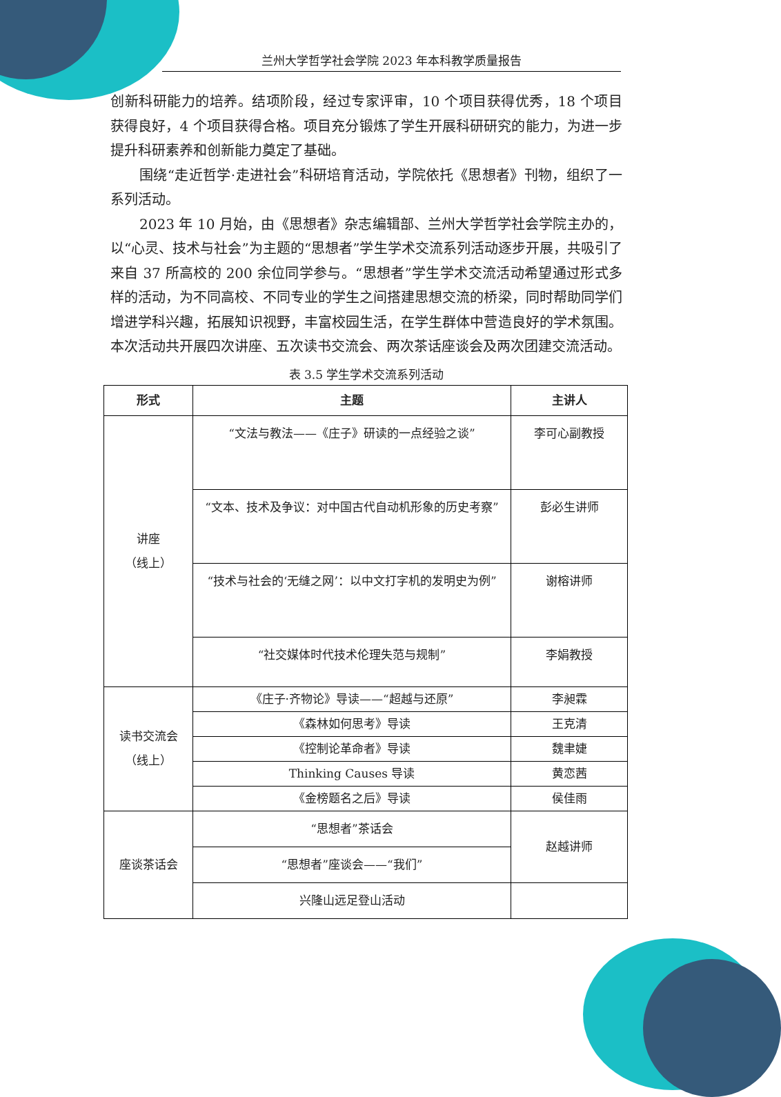兰州大学哲学社会学院 2023 年本科教学质量报告
创新科研能力的培养。结项阶段，经过专家评审，10 个项目获得优秀，18 个项目获得良好，4 个项目获得合格。项目充分锻炼了学生开展科研研究的能力，为进一步提升科研素养和创新能力奠定了基础。
围绕“走近哲学·走进社会”科研培育活动，学院依托《思想者》刊物，组织了一系列活动。
2023 年 10 月始，由《思想者》杂志编辑部、兰州大学哲学社会学院主办的，以“心灵、技术与社会”为主题的“思想者”学生学术交流系列活动逐步开展，共吸引了来自 37 所高校的 200 余位同学参与。“思想者”学生学术交流活动希望通过形式多样的活动，为不同高校、不同专业的学生之间搭建思想交流的桥梁，同时帮助同学们增进学科兴趣，拓展知识视野，丰富校园生活，在学生群体中营造良好的学术氛围。本次活动共开展四次讲座、五次读书交流会、两次茶话座谈会及两次团建交流活动。
表 3.5 学生学术交流系列活动
| 形式 | 主题 | 主讲人 |
| --- | --- | --- |
| 讲座 （线上） | “文法与教法——《庄子》研读的一点经验之谈” | 李可心副教授 |
| | “文本、技术及争议：对中国古代自动机形象的历史考察” | 彭必生讲师 |
| | “技术与社会的‘无缝之网’：以中文打字机的发明史为例” | 谢榕讲师 |
| | “社交媒体时代技术伦理失范与规制” | 李娟教授 |
| 读书交流会 （线上） | 《庄子·齐物论》导读——“超越与还原” | 李昶霖 |
| | 《森林如何思考》导读 | 王克清 |
| | 《控制论革命者》导读 | 魏聿婕 |
| | Thinking Causes 导读 | 黄恋茜 |
| | 《金榜题名之后》导读 | 侯佳雨 |
| 座谈茶话会 | “思想者”茶话会 | 赵越讲师 |
| | “思想者”座谈会——“我们” | |
| | 兴隆山远足登山活动 | |